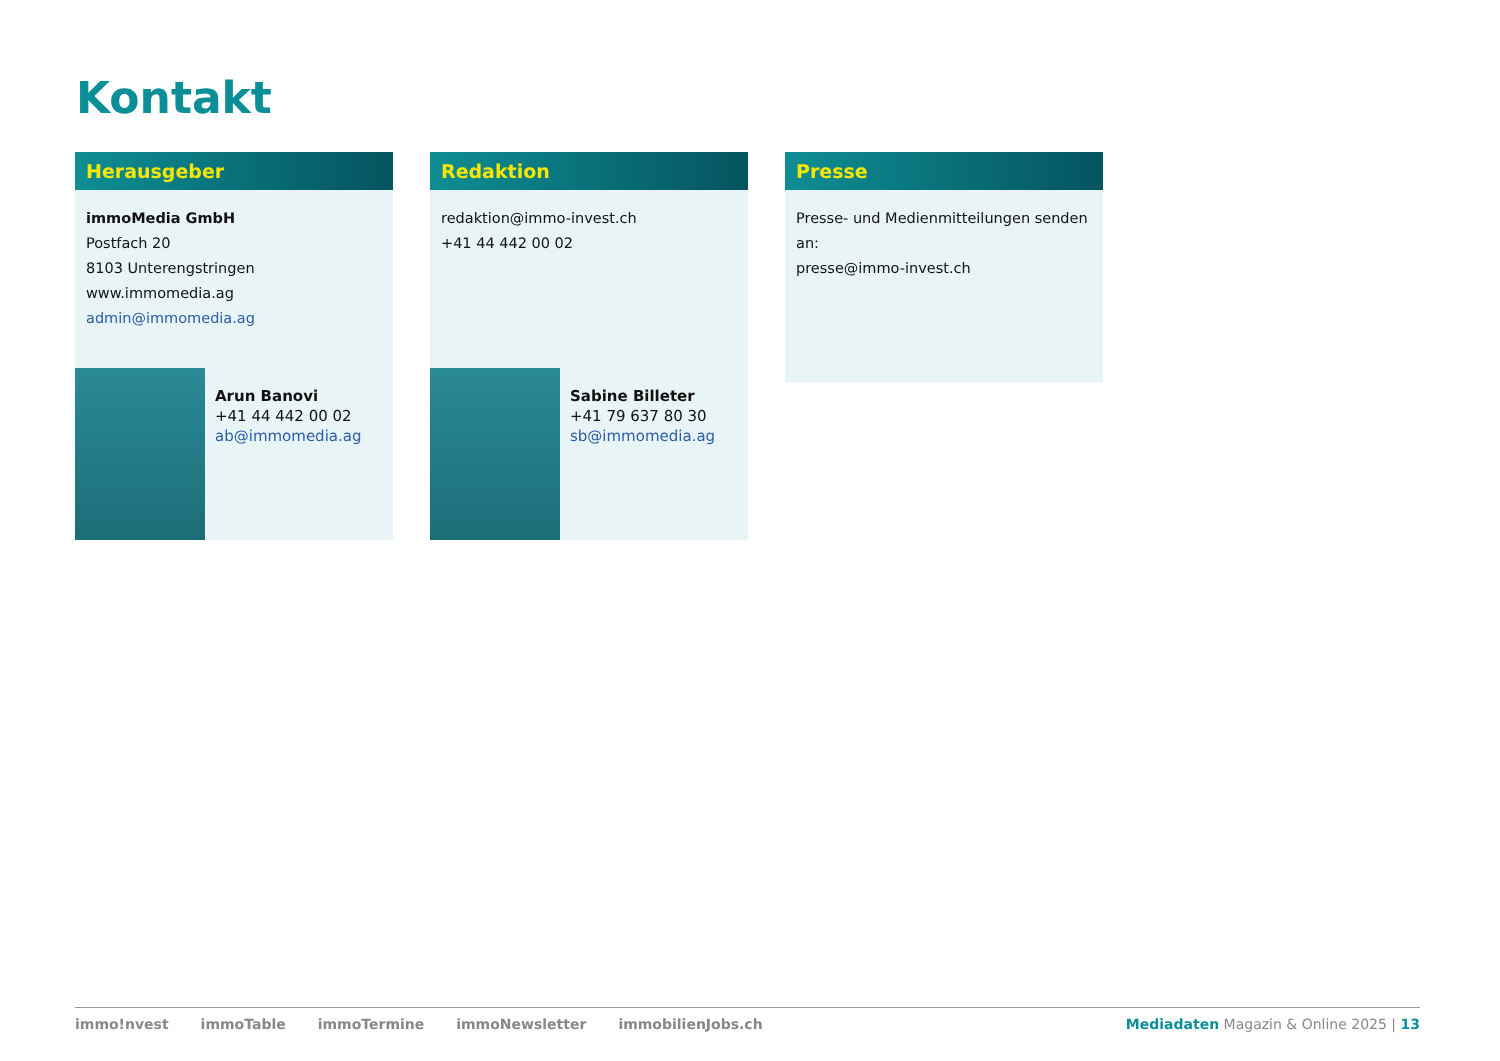Kontakt
Herausgeber
immoMedia GmbH
Postfach 20
8103 Unterengstringen
www.immomedia.ag
admin@immomedia.ag
Redaktion
redaktion@immo-invest.ch
+41 44 442 00 02
Presse
Presse- und Medienmitteilungen senden an:
presse@immo-invest.ch
Arun Banovi
+41 44 442 00 02
ab@immomedia.ag
Sabine Billeter
+41 79 637 80 30
sb@immomedia.ag
immo!nvest immoTable immoTermine immoNewsletter immobilienJobs.ch Mediadaten Magazin & Online 2025 | 13